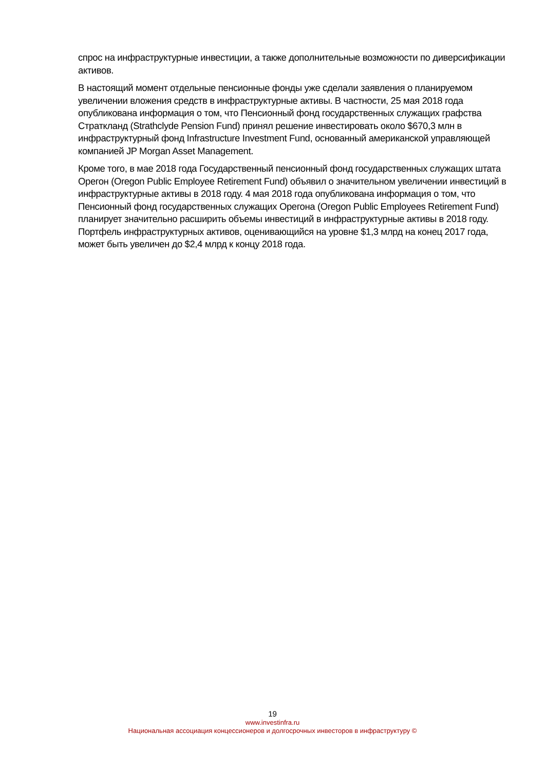спрос на инфраструктурные инвестиции, а также дополнительные возможности по диверсификации активов.
В настоящий момент отдельные пенсионные фонды уже сделали заявления о планируемом увеличении вложения средств в инфраструктурные активы. В частности, 25 мая 2018 года опубликована информация о том, что Пенсионный фонд государственных служащих графства Страткланд (Strathclyde Pension Fund) принял решение инвестировать около $670,3 млн в инфраструктурный фонд Infrastructure Investment Fund, основанный американской управляющей компанией JP Morgan Asset Management.
Кроме того, в мае 2018 года Государственный пенсионный фонд государственных служащих штата Орегон (Oregon Public Employee Retirement Fund) объявил о значительном увеличении инвестиций в инфраструктурные активы в 2018 году. 4 мая 2018 года опубликована информация о том, что Пенсионный фонд государственных служащих Орегона (Oregon Public Employees Retirement Fund) планирует значительно расширить объемы инвестиций в инфраструктурные активы в 2018 году. Портфель инфраструктурных активов, оценивающийся на уровне $1,3 млрд на конец 2017 года, может быть увеличен до $2,4 млрд к концу 2018 года.
19
www.investinfra.ru
Национальная ассоциация концессионеров и долгосрочных инвесторов в инфраструктуру ©